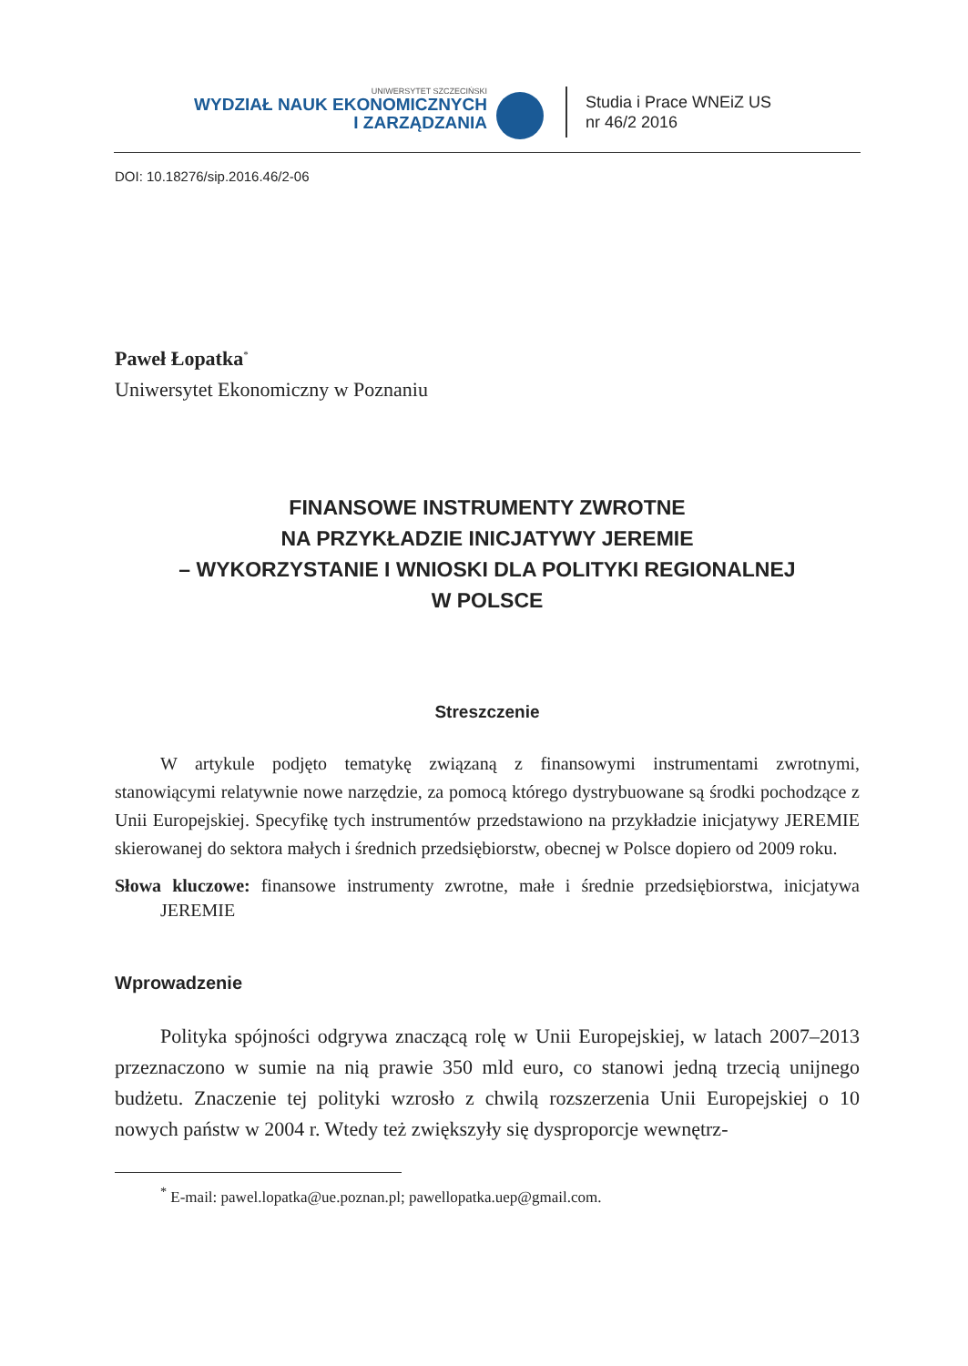UNIWERSYTET SZCZECIŃSKI
WYDZIAŁ NAUK EKONOMICZNYCH
I ZARZĄDZANIA
Studia i Prace WNEiZ US
nr 46/2 2016
DOI: 10.18276/sip.2016.46/2-06
Paweł Łopatka<sup>*</sup>
Uniwersytet Ekonomiczny w Poznaniu
FINANSOWE INSTRUMENTY ZWROTNE
NA PRZYKŁADZIE INICJATYWY JEREMIE
– WYKORZYSTANIE I WNIOSKI DLA POLITYKI REGIONALNEJ
W POLSCE
Streszczenie
W artykule podjęto tematykę związaną z finansowymi instrumentami zwrotnymi, stanowiącymi relatywnie nowe narzędzie, za pomocą którego dystrybuowane są środki pochodzące z Unii Europejskiej. Specyfikę tych instrumentów przedstawiono na przykładzie inicjatywy JEREMIE skierowanej do sektora małych i średnich przedsiębiorstw, obecnej w Polsce dopiero od 2009 roku.
Słowa kluczowe: finansowe instrumenty zwrotne, małe i średnie przedsiębiorstwa, inicjatywa JEREMIE
Wprowadzenie
Polityka spójności odgrywa znaczącą rolę w Unii Europejskiej, w latach 2007–2013 przeznaczono w sumie na nią prawie 350 mld euro, co stanowi jedną trzecią unijnego budżetu. Znaczenie tej polityki wzrosło z chwilą rozszerzenia Unii Europejskiej o 10 nowych państw w 2004 r. Wtedy też zwiększyły się dysproporcje wewnętrz-
<sup>*</sup> E-mail: pawel.lopatka@ue.poznan.pl; pawellopatka.uep@gmail.com.